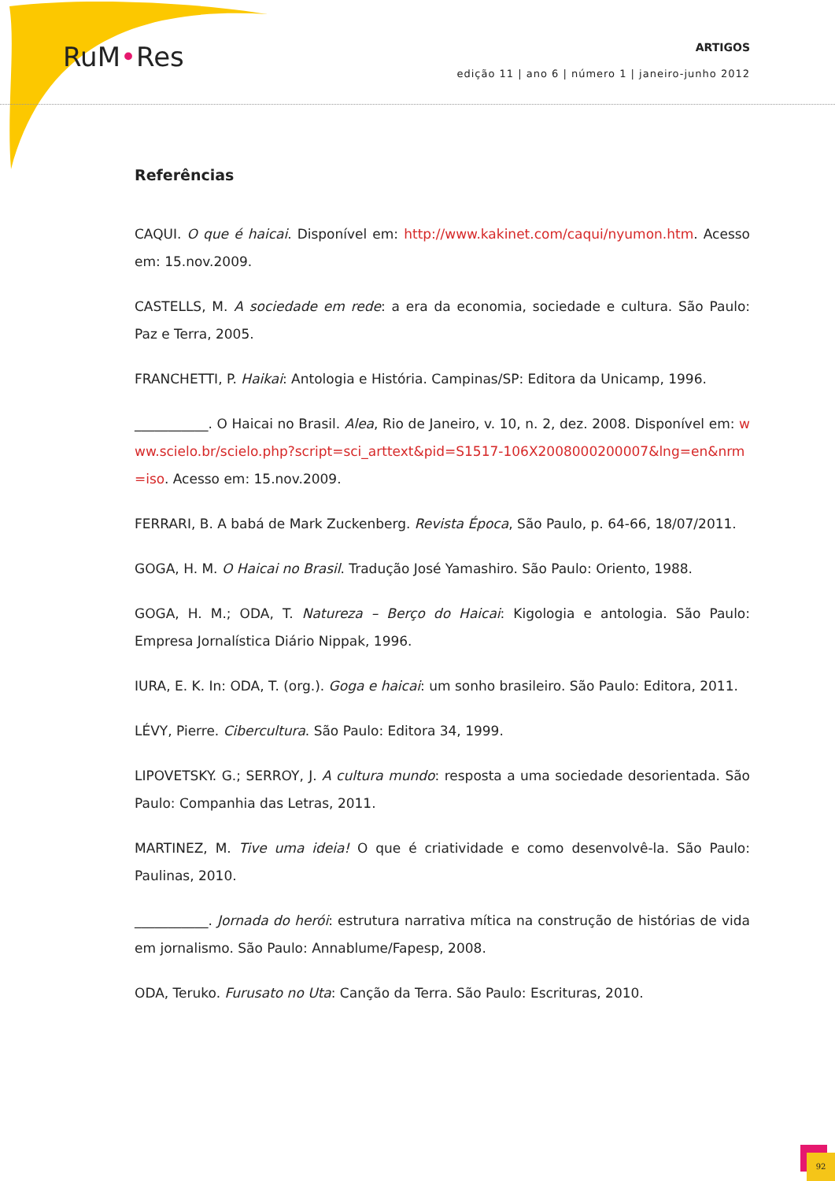RuM•Res
ARTIGOS
edição 11 | ano 6 | número 1 | janeiro-junho 2012
Referências
CAQUI. O que é haicai. Disponível em: http://www.kakinet.com/caqui/nyumon.htm. Acesso em: 15.nov.2009.
CASTELLS, M. A sociedade em rede: a era da economia, sociedade e cultura. São Paulo: Paz e Terra, 2005.
FRANCHETTI, P. Haikai: Antologia e História. Campinas/SP: Editora da Unicamp, 1996.
___________. O Haicai no Brasil. Alea, Rio de Janeiro, v. 10, n. 2, dez. 2008. Disponível em: www.scielo.br/scielo.php?script=sci_arttext&pid=S1517-106X2008000200007&lng=en&nrm=iso. Acesso em: 15.nov.2009.
FERRARI, B. A babá de Mark Zuckenberg. Revista Época, São Paulo, p. 64-66, 18/07/2011.
GOGA, H. M. O Haicai no Brasil. Tradução José Yamashiro. São Paulo: Oriento, 1988.
GOGA, H. M.; ODA, T. Natureza – Berço do Haicai: Kigologia e antologia. São Paulo: Empresa Jornalística Diário Nippak, 1996.
IURA, E. K. In: ODA, T. (org.). Goga e haicai: um sonho brasileiro. São Paulo: Editora, 2011.
LÉVY, Pierre. Cibercultura. São Paulo: Editora 34, 1999.
LIPOVETSKY. G.; SERROY, J. A cultura mundo: resposta a uma sociedade desorientada. São Paulo: Companhia das Letras, 2011.
MARTINEZ, M. Tive uma ideia! O que é criatividade e como desenvolvê-la. São Paulo: Paulinas, 2010.
___________. Jornada do herói: estrutura narrativa mítica na construção de histórias de vida em jornalismo. São Paulo: Annablume/Fapesp, 2008.
ODA, Teruko. Furusato no Uta: Canção da Terra. São Paulo: Escrituras, 2010.
92